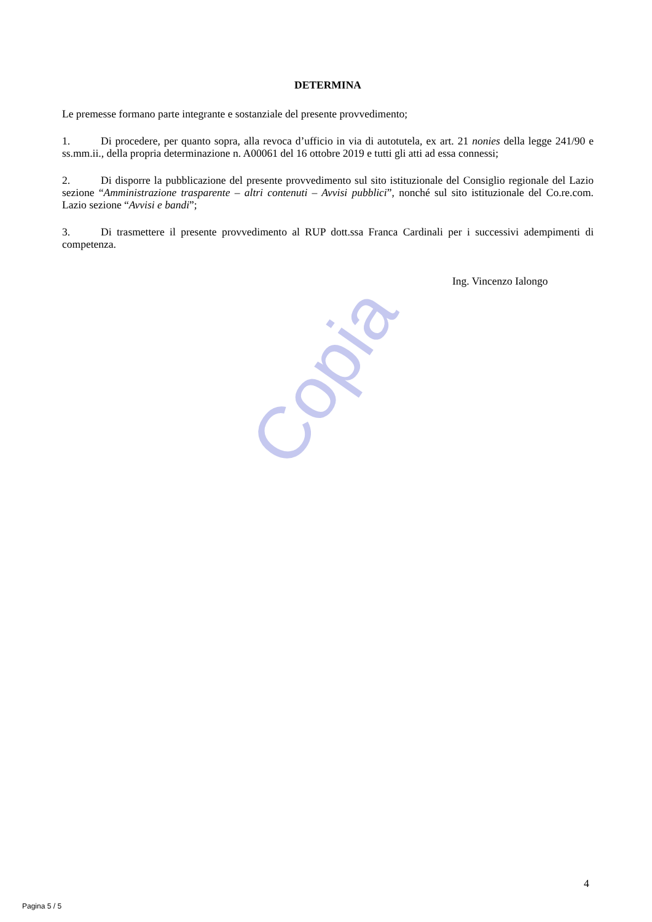DETERMINA
Le premesse formano parte integrante e sostanziale del presente provvedimento;
1. Di procedere, per quanto sopra, alla revoca d’ufficio in via di autotutela, ex art. 21 nonies della legge 241/90 e ss.mm.ii., della propria determinazione n. A00061 del 16 ottobre 2019 e tutti gli atti ad essa connessi;
2. Di disporre la pubblicazione del presente provvedimento sul sito istituzionale del Consiglio regionale del Lazio sezione “Amministrazione trasparente – altri contenuti – Avvisi pubblici”, nonché sul sito istituzionale del Co.re.com. Lazio sezione “Avvisi e bandi”;
3. Di trasmettere il presente provvedimento al RUP dott.ssa Franca Cardinali per i successivi adempimenti di competenza.
Ing. Vincenzo Ialongo
Copia
4
Pagina 5 / 5